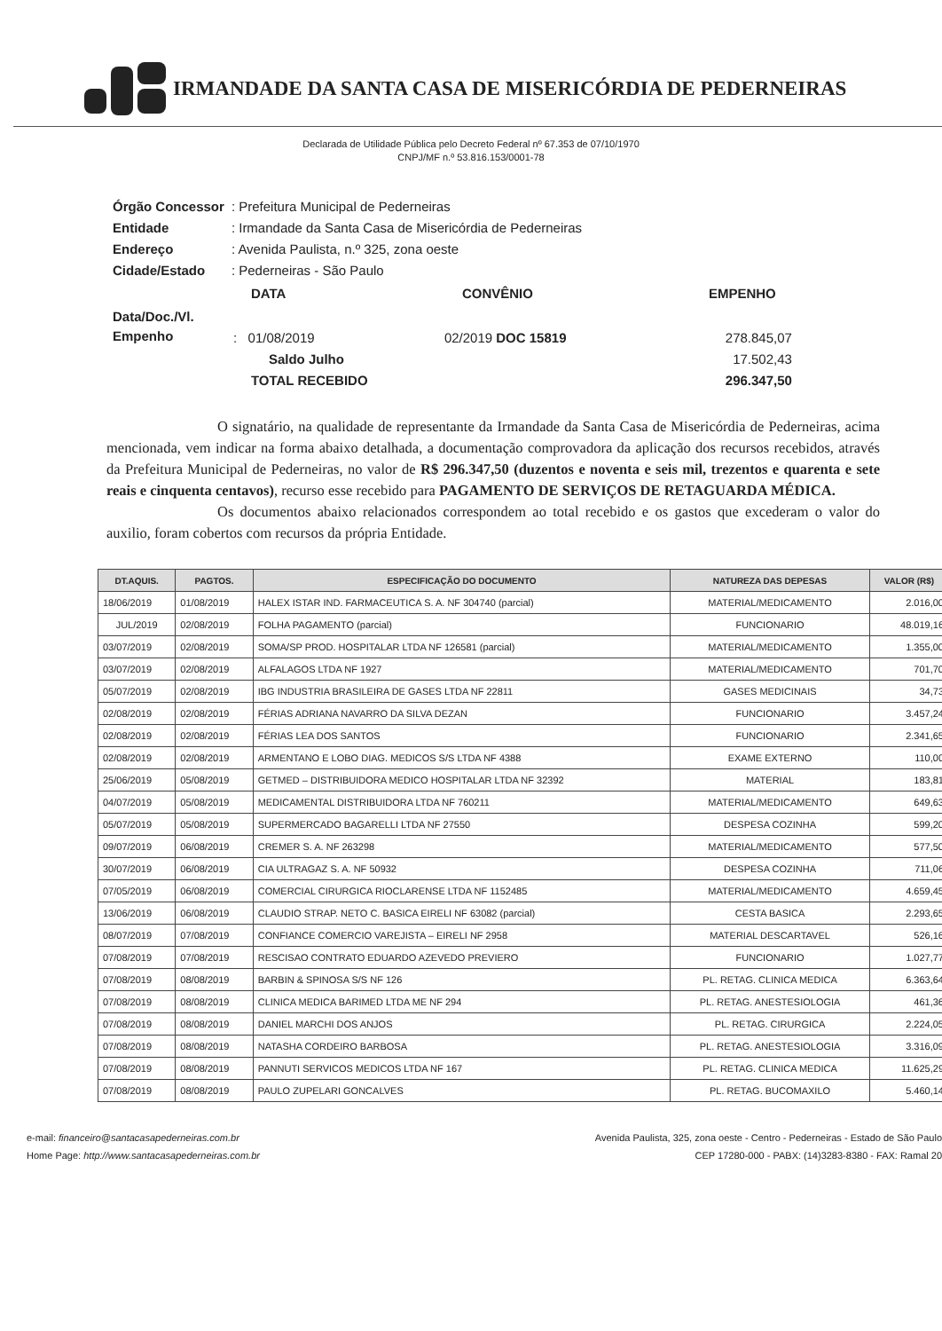IRMANDADE DA SANTA CASA DE MISERICÓRDIA DE PEDERNEIRAS
Declarada de Utilidade Pública pelo Decreto Federal nº 67.353 de 07/10/1970
CNPJ/MF n.º 53.816.153/0001-78
| Órgão Concessor | : Prefeitura Municipal de Pederneiras |
| Entidade | : Irmandade da Santa Casa de Misericórdia de Pederneiras |
| Endereço | : Avenida Paulista, n.º 325, zona oeste |
| Cidade/Estado | : Pederneiras - São Paulo |
| | / DATA / CONVÊNIO / EMPENHO / |
| Data/Doc./Vl. Empenho | / : 01/08/2019 / 02/2019 DOC 15819 / 278.845,07 / / Saldo Julho / / 17.502,43 / / TOTAL RECEBIDO / / 296.347,50 / |
O signatário, na qualidade de representante da Irmandade da Santa Casa de Misericórdia de Pederneiras, acima mencionada, vem indicar na forma abaixo detalhada, a documentação comprovadora da aplicação dos recursos recebidos, através da Prefeitura Municipal de Pederneiras, no valor de R$ 296.347,50 (duzentos e noventa e seis mil, trezentos e quarenta e sete reais e cinquenta centavos), recurso esse recebido para PAGAMENTO DE SERVIÇOS DE RETAGUARDA MÉDICA.
Os documentos abaixo relacionados correspondem ao total recebido e os gastos que excederam o valor do auxilio, foram cobertos com recursos da própria Entidade.
| DT.AQUIS. | PAGTOS. | ESPECIFICAÇÃO DO DOCUMENTO | NATUREZA DAS DEPESAS | VALOR (R$) |
| --- | --- | --- | --- | --- |
| 18/06/2019 | 01/08/2019 | HALEX ISTAR IND. FARMACEUTICA S. A. NF 304740 (parcial) | MATERIAL/MEDICAMENTO | 2.016,00 |
| JUL/2019 | 02/08/2019 | FOLHA PAGAMENTO (parcial) | FUNCIONARIO | 48.019,16 |
| 03/07/2019 | 02/08/2019 | SOMA/SP PROD. HOSPITALAR LTDA NF 126581 (parcial) | MATERIAL/MEDICAMENTO | 1.355,00 |
| 03/07/2019 | 02/08/2019 | ALFALAGOS LTDA NF 1927 | MATERIAL/MEDICAMENTO | 701,70 |
| 05/07/2019 | 02/08/2019 | IBG INDUSTRIA BRASILEIRA DE GASES LTDA NF 22811 | GASES MEDICINAIS | 34,73 |
| 02/08/2019 | 02/08/2019 | FÉRIAS ADRIANA NAVARRO DA SILVA DEZAN | FUNCIONARIO | 3.457,24 |
| 02/08/2019 | 02/08/2019 | FÉRIAS LEA DOS SANTOS | FUNCIONARIO | 2.341,65 |
| 02/08/2019 | 02/08/2019 | ARMENTANO E LOBO DIAG. MEDICOS S/S LTDA NF 4388 | EXAME EXTERNO | 110,00 |
| 25/06/2019 | 05/08/2019 | GETMED – DISTRIBUIDORA MEDICO HOSPITALAR LTDA NF 32392 | MATERIAL | 183,81 |
| 04/07/2019 | 05/08/2019 | MEDICAMENTAL DISTRIBUIDORA LTDA NF 760211 | MATERIAL/MEDICAMENTO | 649,63 |
| 05/07/2019 | 05/08/2019 | SUPERMERCADO BAGARELLI LTDA NF 27550 | DESPESA COZINHA | 599,20 |
| 09/07/2019 | 06/08/2019 | CREMER S. A. NF 263298 | MATERIAL/MEDICAMENTO | 577,50 |
| 30/07/2019 | 06/08/2019 | CIA ULTRAGAZ S. A. NF 50932 | DESPESA COZINHA | 711,06 |
| 07/05/2019 | 06/08/2019 | COMERCIAL CIRURGICA RIOCLARENSE LTDA NF 1152485 | MATERIAL/MEDICAMENTO | 4.659,45 |
| 13/06/2019 | 06/08/2019 | CLAUDIO STRAP. NETO C. BASICA EIRELI NF 63082 (parcial) | CESTA BASICA | 2.293,65 |
| 08/07/2019 | 07/08/2019 | CONFIANCE COMERCIO VAREJISTA – EIRELI NF 2958 | MATERIAL DESCARTAVEL | 526,16 |
| 07/08/2019 | 07/08/2019 | RESCISAO CONTRATO EDUARDO AZEVEDO PREVIERO | FUNCIONARIO | 1.027,77 |
| 07/08/2019 | 08/08/2019 | BARBIN & SPINOSA S/S NF 126 | PL. RETAG. CLINICA MEDICA | 6.363,64 |
| 07/08/2019 | 08/08/2019 | CLINICA MEDICA BARIMED LTDA ME NF 294 | PL. RETAG. ANESTESIOLOGIA | 461,36 |
| 07/08/2019 | 08/08/2019 | DANIEL MARCHI DOS ANJOS | PL. RETAG. CIRURGICA | 2.224,05 |
| 07/08/2019 | 08/08/2019 | NATASHA CORDEIRO BARBOSA | PL. RETAG. ANESTESIOLOGIA | 3.316,09 |
| 07/08/2019 | 08/08/2019 | PANNUTI SERVICOS MEDICOS LTDA NF 167 | PL. RETAG. CLINICA MEDICA | 11.625,29 |
| 07/08/2019 | 08/08/2019 | PAULO ZUPELARI GONCALVES | PL. RETAG. BUCOMAXILO | 5.460,14 |
e-mail: financeiro@santacasapederneiras.com.br
Home Page: http://www.santacasapederneiras.com.br
Avenida Paulista, 325, zona oeste - Centro - Pederneiras - Estado de São Paulo
CEP 17280-000 - PABX: (14)3283-8380 - FAX: Ramal 20